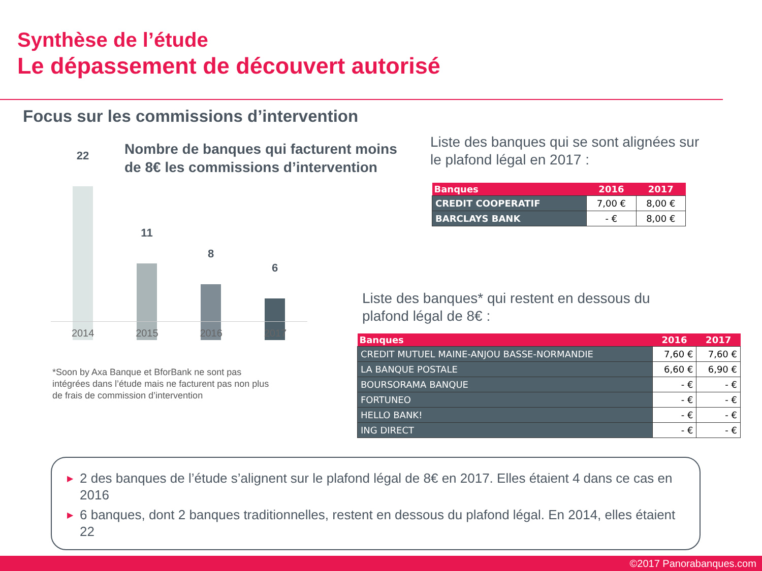Synthèse de l’étude
Le dépassement de découvert autorisé
Focus sur les commissions d’intervention
Nombre de banques qui facturent moins
de 8€ les commissions d’intervention
22
11
8
6
2014 2015 2016 2017
*Soon by Axa Banque et BforBank ne sont pas intégrées dans l’étude mais ne facturent pas non plus de frais de commission d’intervention
Liste des banques qui se sont alignées sur
le plafond légal en 2017 :
| Banques | 2016 | 2017 |
| --- | --- | --- |
| CREDIT COOPERATIF | 7,00 € | 8,00 € |
| BARCLAYS BANK | - € | 8,00 € |
Liste des banques* qui restent en dessous du
plafond légal de 8€ :
| Banques | 2016 | 2017 |
| --- | --- | --- |
| CREDIT MUTUEL MAINE-ANJOU BASSE-NORMANDIE | 7,60 € | 7,60 € |
| LA BANQUE POSTALE | 6,60 € | 6,90 € |
| BOURSORAMA BANQUE | - € | - € |
| FORTUNEO | - € | - € |
| HELLO BANK! | - € | - € |
| ING DIRECT | - € | - € |
▶ 2 des banques de l’étude s’alignent sur le plafond légal de 8€ en 2017. Elles étaient 4 dans ce cas en 2016
▶ 6 banques, dont 2 banques traditionnelles, restent en dessous du plafond légal. En 2014, elles étaient 22
©2017 Panorabanques.com